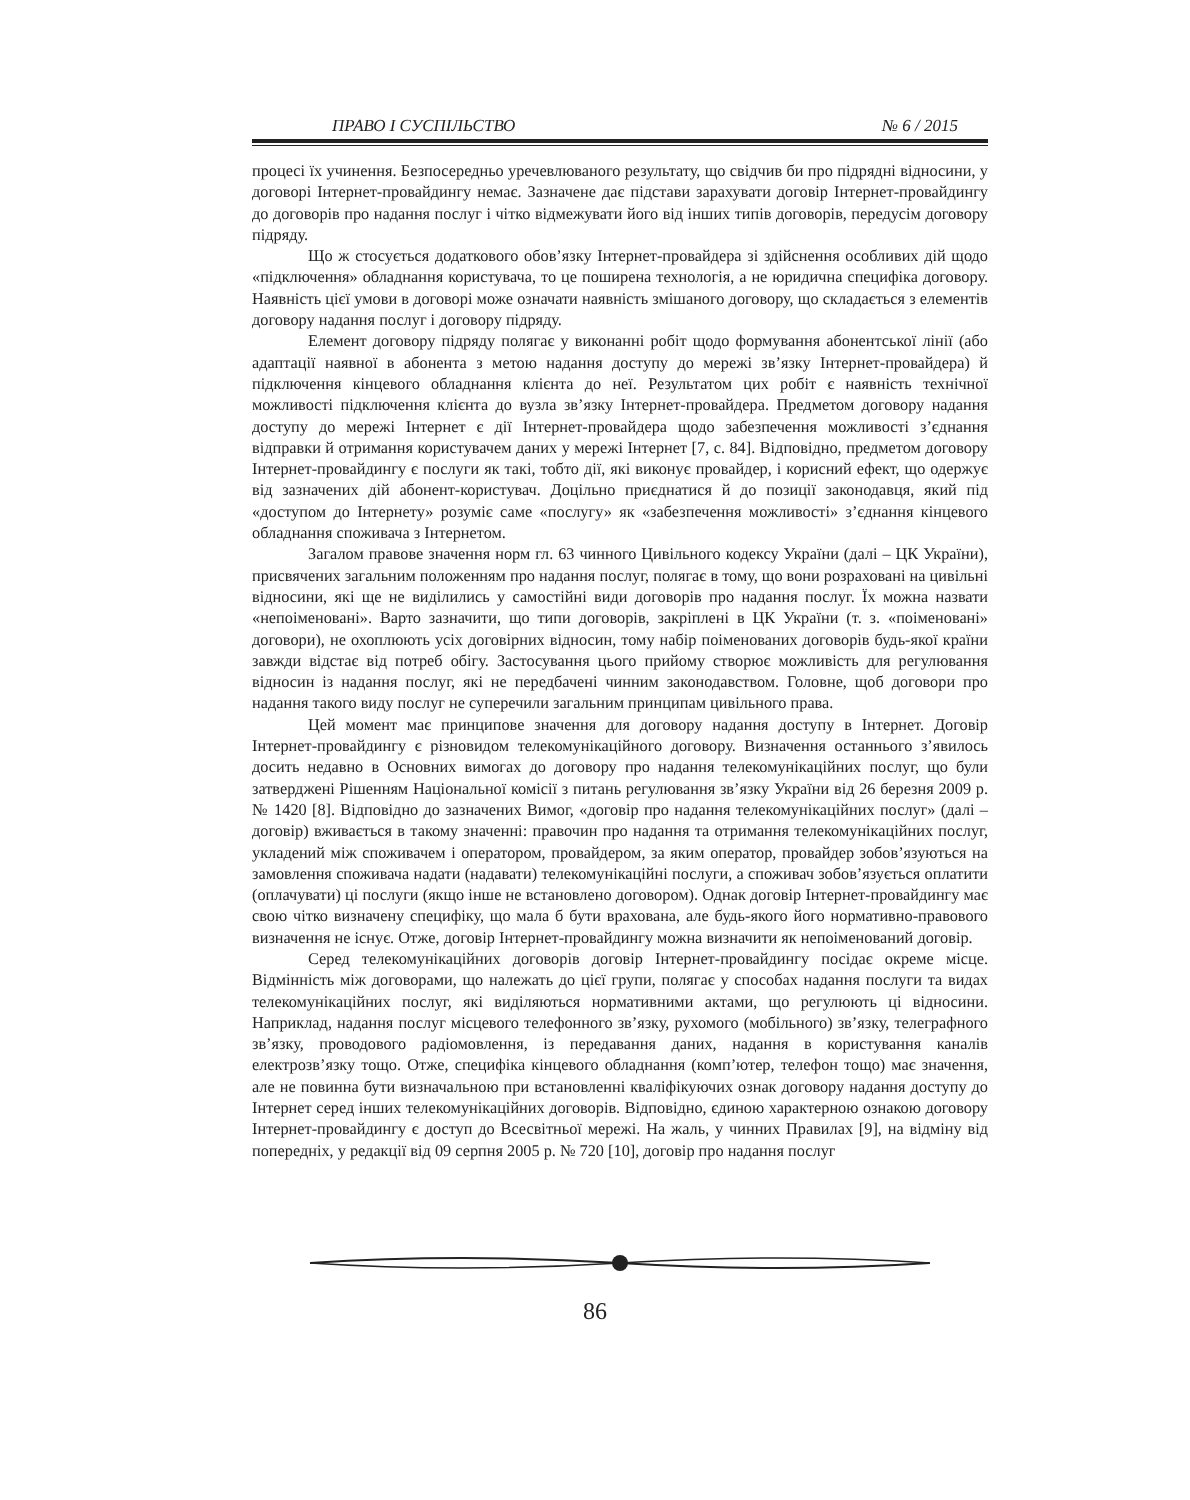ПРАВО І СУСПІЛЬСТВО № 6 / 2015
процесі їх учинення. Безпосередньо уречевлюваного результату, що свідчив би про підрядні відносини, у договорі Інтернет-провайдингу немає. Зазначене дає підстави зарахувати договір Інтернет-провайдингу до договорів про надання послуг і чітко відмежувати його від інших типів договорів, передусім договору підряду.
Що ж стосується додаткового обов’язку Інтернет-провайдера зі здійснення особливих дій щодо «підключення» обладнання користувача, то це поширена технологія, а не юридична специфіка договору. Наявність цієї умови в договорі може означати наявність змішаного договору, що складається з елементів договору надання послуг і договору підряду.
Елемент договору підряду полягає у виконанні робіт щодо формування абонентської лінії (або адаптації наявної в абонента з метою надання доступу до мережі зв’язку Інтернет-провайдера) й підключення кінцевого обладнання клієнта до неї. Результатом цих робіт є наявність технічної можливості підключення клієнта до вузла зв’язку Інтернет-провайдера. Предметом договору надання доступу до мережі Інтернет є дії Інтернет-провайдера щодо забезпечення можливості з’єднання відправки й отримання користувачем даних у мережі Інтернет [7, с. 84]. Відповідно, предметом договору Інтернет-провайдингу є послуги як такі, тобто дії, які виконує провайдер, і корисний ефект, що одержує від зазначених дій абонент-користувач. Доцільно приєднатися й до позиції законодавця, який під «доступом до Інтернету» розуміє саме «послугу» як «забезпечення можливості» з’єднання кінцевого обладнання споживача з Інтернетом.
Загалом правове значення норм гл. 63 чинного Цивільного кодексу України (далі – ЦК України), присвячених загальним положенням про надання послуг, полягає в тому, що вони розраховані на цивільні відносини, які ще не виділились у самостійні види договорів про надання послуг. Їх можна назвати «непоіменовані». Варто зазначити, що типи договорів, закріплені в ЦК України (т. з. «поіменовані» договори), не охоплюють усіх договірних відносин, тому набір поіменованих договорів будь-якої країни завжди відстає від потреб обігу. Застосування цього прийому створює можливість для регулювання відносин із надання послуг, які не передбачені чинним законодавством. Головне, щоб договори про надання такого виду послуг не суперечили загальним принципам цивільного права.
Цей момент має принципове значення для договору надання доступу в Інтернет. Договір Інтернет-провайдингу є різновидом телекомунікаційного договору. Визначення останнього з’явилось досить недавно в Основних вимогах до договору про надання телекомунікаційних послуг, що були затверджені Рішенням Національної комісії з питань регулювання зв’язку України від 26 березня 2009 р. № 1420 [8]. Відповідно до зазначених Вимог, «договір про надання телекомунікаційних послуг» (далі – договір) вживається в такому значенні: правочин про надання та отримання телекомунікаційних послуг, укладений між споживачем і оператором, провайдером, за яким оператор, провайдер зобов’язуються на замовлення споживача надати (надавати) телекомунікаційні послуги, а споживач зобов’язується оплатити (оплачувати) ці послуги (якщо інше не встановлено договором). Однак договір Інтернет-провайдингу має свою чітко визначену специфіку, що мала б бути врахована, але будь-якого його нормативно-правового визначення не існує. Отже, договір Інтернет-провайдингу можна визначити як непоіменований договір.
Серед телекомунікаційних договорів договір Інтернет-провайдингу посідає окреме місце. Відмінність між договорами, що належать до цієї групи, полягає у способах надання послуги та видах телекомунікаційних послуг, які виділяються нормативними актами, що регулюють ці відносини. Наприклад, надання послуг місцевого телефонного зв’язку, рухомого (мобільного) зв’язку, телеграфного зв’язку, проводового радіомовлення, із передавання даних, надання в користування каналів електрозв’язку тощо. Отже, специфіка кінцевого обладнання (комп’ютер, телефон тощо) має значення, але не повинна бути визначальною при встановленні кваліфікуючих ознак договору надання доступу до Інтернет серед інших телекомунікаційних договорів. Відповідно, єдиною характерною ознакою договору Інтернет-провайдингу є доступ до Всесвітньої мережі. На жаль, у чинних Правилах [9], на відміну від попередніх, у редакції від 09 серпня 2005 р. № 720 [10], договір про надання послуг
86